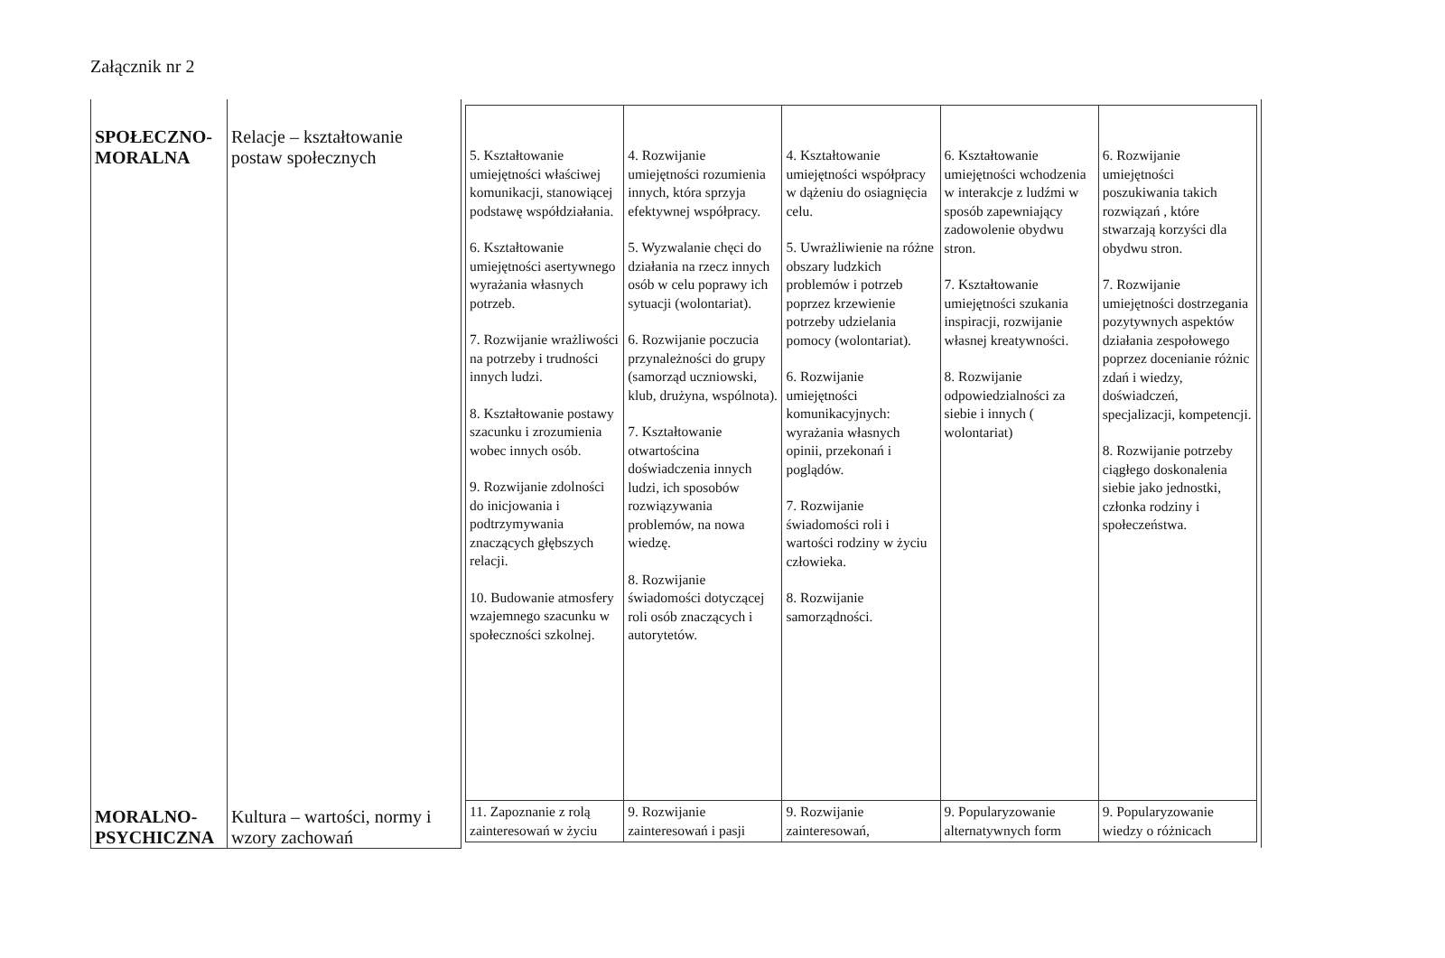Załącznik nr 2
| SPOŁECZNO- MORALNA | Relacje – kształtowanie postaw społecznych | / 5. Kształtowanie umiejętności właściwej komunikacji, stanowiącej podstawę współdziałania. 6. Kształtowanie umiejętności asertywnego wyrażania własnych potrzeb. 7. Rozwijanie wrażliwości na potrzeby i trudności innych ludzi. 8. Kształtowanie postawy szacunku i zrozumienia wobec innych osób. 9. Rozwijanie zdolności do inicjowania i podtrzymywania znaczących głębszych relacji. 10. Budowanie atmosfery wzajemnego szacunku w społeczności szkolnej. / 4. Rozwijanie umiejętności rozumienia innych, która sprzyja efektywnej współpracy. 5. Wyzwalanie chęci do działania na rzecz innych osób w celu poprawy ich sytuacji (wolontariat). 6. Rozwijanie poczucia przynależności do grupy (samorząd uczniowski, klub, drużyna, wspólnota). 7. Kształtowanie otwartościna doświadczenia innych ludzi, ich sposobów rozwiązywania problemów, na nowa wiedzę. 8. Rozwijanie świadomości dotyczącej roli osób znaczących i autorytetów. / 4. Kształtowanie umiejętności współpracy w dążeniu do osiagnięcia celu. 5. Uwrażliwienie na różne obszary ludzkich problemów i potrzeb poprzez krzewienie potrzeby udzielania pomocy (wolontariat). 6. Rozwijanie umiejętności komunikacyjnych: wyrażania własnych opinii, przekonań i poglądów. 7. Rozwijanie świadomości roli i wartości rodziny w życiu człowieka. 8. Rozwijanie samorządności. / 6. Kształtowanie umiejętności wchodzenia w interakcje z ludźmi w sposób zapewniający zadowolenie obydwu stron. 7. Kształtowanie umiejętności szukania inspiracji, rozwijanie własnej kreatywności. 8. Rozwijanie odpowiedzialności za siebie i innych ( wolontariat) / 6. Rozwijanie umiejętności poszukiwania takich rozwiązań , które stwarzają korzyści dla obydwu stron. 7. Rozwijanie umiejętności dostrzegania pozytywnych aspektów działania zespołowego poprzez docenianie różnic zdań i wiedzy, doświadczeń, specjalizacji, kompetencji. 8. Rozwijanie potrzeby ciągłego doskonalenia siebie jako jednostki, członka rodziny i społeczeństwa. / / 11. Zapoznanie z rolą zainteresowań w życiu / 9. Rozwijanie zainteresowań i pasji / 9. Rozwijanie zainteresowań, / 9. Popularyzowanie alternatywnych form / 9. Popularyzowanie wiedzy o różnicach / |
| MORALNO- PSYCHICZNA | Kultura – wartości, normy i wzory zachowań | |